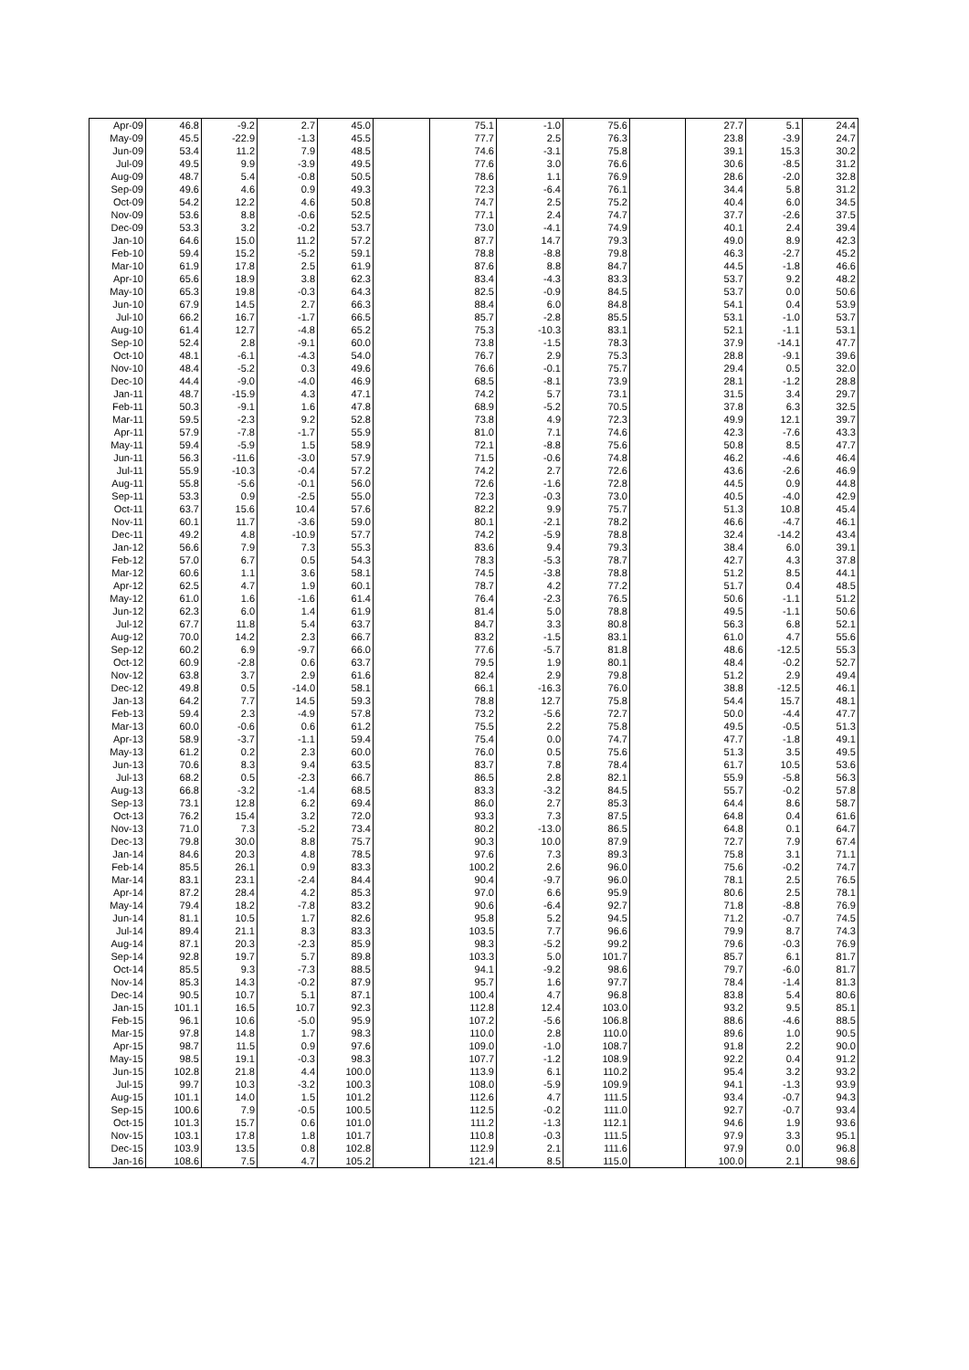| Apr-09 | 46.8 | -9.2 | 2.7 | 45.0 | | 75.1 | -1.0 | 75.6 | | 27.7 | 5.1 | 24.4 |
| May-09 | 45.5 | -22.9 | -1.3 | 45.5 | | 77.7 | 2.5 | 76.3 | | 23.8 | -3.9 | 24.7 |
| Jun-09 | 53.4 | 11.2 | 7.9 | 48.5 | | 74.6 | -3.1 | 75.8 | | 39.1 | 15.3 | 30.2 |
| Jul-09 | 49.5 | 9.9 | -3.9 | 49.5 | | 77.6 | 3.0 | 76.6 | | 30.6 | -8.5 | 31.2 |
| Aug-09 | 48.7 | 5.4 | -0.8 | 50.5 | | 78.6 | 1.1 | 76.9 | | 28.6 | -2.0 | 32.8 |
| Sep-09 | 49.6 | 4.6 | 0.9 | 49.3 | | 72.3 | -6.4 | 76.1 | | 34.4 | 5.8 | 31.2 |
| Oct-09 | 54.2 | 12.2 | 4.6 | 50.8 | | 74.7 | 2.5 | 75.2 | | 40.4 | 6.0 | 34.5 |
| Nov-09 | 53.6 | 8.8 | -0.6 | 52.5 | | 77.1 | 2.4 | 74.7 | | 37.7 | -2.6 | 37.5 |
| Dec-09 | 53.3 | 3.2 | -0.2 | 53.7 | | 73.0 | -4.1 | 74.9 | | 40.1 | 2.4 | 39.4 |
| Jan-10 | 64.6 | 15.0 | 11.2 | 57.2 | | 87.7 | 14.7 | 79.3 | | 49.0 | 8.9 | 42.3 |
| Feb-10 | 59.4 | 15.2 | -5.2 | 59.1 | | 78.8 | -8.8 | 79.8 | | 46.3 | -2.7 | 45.2 |
| Mar-10 | 61.9 | 17.8 | 2.5 | 61.9 | | 87.6 | 8.8 | 84.7 | | 44.5 | -1.8 | 46.6 |
| Apr-10 | 65.6 | 18.9 | 3.8 | 62.3 | | 83.4 | -4.3 | 83.3 | | 53.7 | 9.2 | 48.2 |
| May-10 | 65.3 | 19.8 | -0.3 | 64.3 | | 82.5 | -0.9 | 84.5 | | 53.7 | 0.0 | 50.6 |
| Jun-10 | 67.9 | 14.5 | 2.7 | 66.3 | | 88.4 | 6.0 | 84.8 | | 54.1 | 0.4 | 53.9 |
| Jul-10 | 66.2 | 16.7 | -1.7 | 66.5 | | 85.7 | -2.8 | 85.5 | | 53.1 | -1.0 | 53.7 |
| Aug-10 | 61.4 | 12.7 | -4.8 | 65.2 | | 75.3 | -10.3 | 83.1 | | 52.1 | -1.1 | 53.1 |
| Sep-10 | 52.4 | 2.8 | -9.1 | 60.0 | | 73.8 | -1.5 | 78.3 | | 37.9 | -14.1 | 47.7 |
| Oct-10 | 48.1 | -6.1 | -4.3 | 54.0 | | 76.7 | 2.9 | 75.3 | | 28.8 | -9.1 | 39.6 |
| Nov-10 | 48.4 | -5.2 | 0.3 | 49.6 | | 76.6 | -0.1 | 75.7 | | 29.4 | 0.5 | 32.0 |
| Dec-10 | 44.4 | -9.0 | -4.0 | 46.9 | | 68.5 | -8.1 | 73.9 | | 28.1 | -1.2 | 28.8 |
| Jan-11 | 48.7 | -15.9 | 4.3 | 47.1 | | 74.2 | 5.7 | 73.1 | | 31.5 | 3.4 | 29.7 |
| Feb-11 | 50.3 | -9.1 | 1.6 | 47.8 | | 68.9 | -5.2 | 70.5 | | 37.8 | 6.3 | 32.5 |
| Mar-11 | 59.5 | -2.3 | 9.2 | 52.8 | | 73.8 | 4.9 | 72.3 | | 49.9 | 12.1 | 39.7 |
| Apr-11 | 57.9 | -7.8 | -1.7 | 55.9 | | 81.0 | 7.1 | 74.6 | | 42.3 | -7.6 | 43.3 |
| May-11 | 59.4 | -5.9 | 1.5 | 58.9 | | 72.1 | -8.8 | 75.6 | | 50.8 | 8.5 | 47.7 |
| Jun-11 | 56.3 | -11.6 | -3.0 | 57.9 | | 71.5 | -0.6 | 74.8 | | 46.2 | -4.6 | 46.4 |
| Jul-11 | 55.9 | -10.3 | -0.4 | 57.2 | | 74.2 | 2.7 | 72.6 | | 43.6 | -2.6 | 46.9 |
| Aug-11 | 55.8 | -5.6 | -0.1 | 56.0 | | 72.6 | -1.6 | 72.8 | | 44.5 | 0.9 | 44.8 |
| Sep-11 | 53.3 | 0.9 | -2.5 | 55.0 | | 72.3 | -0.3 | 73.0 | | 40.5 | -4.0 | 42.9 |
| Oct-11 | 63.7 | 15.6 | 10.4 | 57.6 | | 82.2 | 9.9 | 75.7 | | 51.3 | 10.8 | 45.4 |
| Nov-11 | 60.1 | 11.7 | -3.6 | 59.0 | | 80.1 | -2.1 | 78.2 | | 46.6 | -4.7 | 46.1 |
| Dec-11 | 49.2 | 4.8 | -10.9 | 57.7 | | 74.2 | -5.9 | 78.8 | | 32.4 | -14.2 | 43.4 |
| Jan-12 | 56.6 | 7.9 | 7.3 | 55.3 | | 83.6 | 9.4 | 79.3 | | 38.4 | 6.0 | 39.1 |
| Feb-12 | 57.0 | 6.7 | 0.5 | 54.3 | | 78.3 | -5.3 | 78.7 | | 42.7 | 4.3 | 37.8 |
| Mar-12 | 60.6 | 1.1 | 3.6 | 58.1 | | 74.5 | -3.8 | 78.8 | | 51.2 | 8.5 | 44.1 |
| Apr-12 | 62.5 | 4.7 | 1.9 | 60.1 | | 78.7 | 4.2 | 77.2 | | 51.7 | 0.4 | 48.5 |
| May-12 | 61.0 | 1.6 | -1.6 | 61.4 | | 76.4 | -2.3 | 76.5 | | 50.6 | -1.1 | 51.2 |
| Jun-12 | 62.3 | 6.0 | 1.4 | 61.9 | | 81.4 | 5.0 | 78.8 | | 49.5 | -1.1 | 50.6 |
| Jul-12 | 67.7 | 11.8 | 5.4 | 63.7 | | 84.7 | 3.3 | 80.8 | | 56.3 | 6.8 | 52.1 |
| Aug-12 | 70.0 | 14.2 | 2.3 | 66.7 | | 83.2 | -1.5 | 83.1 | | 61.0 | 4.7 | 55.6 |
| Sep-12 | 60.2 | 6.9 | -9.7 | 66.0 | | 77.6 | -5.7 | 81.8 | | 48.6 | -12.5 | 55.3 |
| Oct-12 | 60.9 | -2.8 | 0.6 | 63.7 | | 79.5 | 1.9 | 80.1 | | 48.4 | -0.2 | 52.7 |
| Nov-12 | 63.8 | 3.7 | 2.9 | 61.6 | | 82.4 | 2.9 | 79.8 | | 51.2 | 2.9 | 49.4 |
| Dec-12 | 49.8 | 0.5 | -14.0 | 58.1 | | 66.1 | -16.3 | 76.0 | | 38.8 | -12.5 | 46.1 |
| Jan-13 | 64.2 | 7.7 | 14.5 | 59.3 | | 78.8 | 12.7 | 75.8 | | 54.4 | 15.7 | 48.1 |
| Feb-13 | 59.4 | 2.3 | -4.9 | 57.8 | | 73.2 | -5.6 | 72.7 | | 50.0 | -4.4 | 47.7 |
| Mar-13 | 60.0 | -0.6 | 0.6 | 61.2 | | 75.5 | 2.2 | 75.8 | | 49.5 | -0.5 | 51.3 |
| Apr-13 | 58.9 | -3.7 | -1.1 | 59.4 | | 75.4 | 0.0 | 74.7 | | 47.7 | -1.8 | 49.1 |
| May-13 | 61.2 | 0.2 | 2.3 | 60.0 | | 76.0 | 0.5 | 75.6 | | 51.3 | 3.5 | 49.5 |
| Jun-13 | 70.6 | 8.3 | 9.4 | 63.5 | | 83.7 | 7.8 | 78.4 | | 61.7 | 10.5 | 53.6 |
| Jul-13 | 68.2 | 0.5 | -2.3 | 66.7 | | 86.5 | 2.8 | 82.1 | | 55.9 | -5.8 | 56.3 |
| Aug-13 | 66.8 | -3.2 | -1.4 | 68.5 | | 83.3 | -3.2 | 84.5 | | 55.7 | -0.2 | 57.8 |
| Sep-13 | 73.1 | 12.8 | 6.2 | 69.4 | | 86.0 | 2.7 | 85.3 | | 64.4 | 8.6 | 58.7 |
| Oct-13 | 76.2 | 15.4 | 3.2 | 72.0 | | 93.3 | 7.3 | 87.5 | | 64.8 | 0.4 | 61.6 |
| Nov-13 | 71.0 | 7.3 | -5.2 | 73.4 | | 80.2 | -13.0 | 86.5 | | 64.8 | 0.1 | 64.7 |
| Dec-13 | 79.8 | 30.0 | 8.8 | 75.7 | | 90.3 | 10.0 | 87.9 | | 72.7 | 7.9 | 67.4 |
| Jan-14 | 84.6 | 20.3 | 4.8 | 78.5 | | 97.6 | 7.3 | 89.3 | | 75.8 | 3.1 | 71.1 |
| Feb-14 | 85.5 | 26.1 | 0.9 | 83.3 | | 100.2 | 2.6 | 96.0 | | 75.6 | -0.2 | 74.7 |
| Mar-14 | 83.1 | 23.1 | -2.4 | 84.4 | | 90.4 | -9.7 | 96.0 | | 78.1 | 2.5 | 76.5 |
| Apr-14 | 87.2 | 28.4 | 4.2 | 85.3 | | 97.0 | 6.6 | 95.9 | | 80.6 | 2.5 | 78.1 |
| May-14 | 79.4 | 18.2 | -7.8 | 83.2 | | 90.6 | -6.4 | 92.7 | | 71.8 | -8.8 | 76.9 |
| Jun-14 | 81.1 | 10.5 | 1.7 | 82.6 | | 95.8 | 5.2 | 94.5 | | 71.2 | -0.7 | 74.5 |
| Jul-14 | 89.4 | 21.1 | 8.3 | 83.3 | | 103.5 | 7.7 | 96.6 | | 79.9 | 8.7 | 74.3 |
| Aug-14 | 87.1 | 20.3 | -2.3 | 85.9 | | 98.3 | -5.2 | 99.2 | | 79.6 | -0.3 | 76.9 |
| Sep-14 | 92.8 | 19.7 | 5.7 | 89.8 | | 103.3 | 5.0 | 101.7 | | 85.7 | 6.1 | 81.7 |
| Oct-14 | 85.5 | 9.3 | -7.3 | 88.5 | | 94.1 | -9.2 | 98.6 | | 79.7 | -6.0 | 81.7 |
| Nov-14 | 85.3 | 14.3 | -0.2 | 87.9 | | 95.7 | 1.6 | 97.7 | | 78.4 | -1.4 | 81.3 |
| Dec-14 | 90.5 | 10.7 | 5.1 | 87.1 | | 100.4 | 4.7 | 96.8 | | 83.8 | 5.4 | 80.6 |
| Jan-15 | 101.1 | 16.5 | 10.7 | 92.3 | | 112.8 | 12.4 | 103.0 | | 93.2 | 9.5 | 85.1 |
| Feb-15 | 96.1 | 10.6 | -5.0 | 95.9 | | 107.2 | -5.6 | 106.8 | | 88.6 | -4.6 | 88.5 |
| Mar-15 | 97.8 | 14.8 | 1.7 | 98.3 | | 110.0 | 2.8 | 110.0 | | 89.6 | 1.0 | 90.5 |
| Apr-15 | 98.7 | 11.5 | 0.9 | 97.6 | | 109.0 | -1.0 | 108.7 | | 91.8 | 2.2 | 90.0 |
| May-15 | 98.5 | 19.1 | -0.3 | 98.3 | | 107.7 | -1.2 | 108.9 | | 92.2 | 0.4 | 91.2 |
| Jun-15 | 102.8 | 21.8 | 4.4 | 100.0 | | 113.9 | 6.1 | 110.2 | | 95.4 | 3.2 | 93.2 |
| Jul-15 | 99.7 | 10.3 | -3.2 | 100.3 | | 108.0 | -5.9 | 109.9 | | 94.1 | -1.3 | 93.9 |
| Aug-15 | 101.1 | 14.0 | 1.5 | 101.2 | | 112.6 | 4.7 | 111.5 | | 93.4 | -0.7 | 94.3 |
| Sep-15 | 100.6 | 7.9 | -0.5 | 100.5 | | 112.5 | -0.2 | 111.0 | | 92.7 | -0.7 | 93.4 |
| Oct-15 | 101.3 | 15.7 | 0.6 | 101.0 | | 111.2 | -1.3 | 112.1 | | 94.6 | 1.9 | 93.6 |
| Nov-15 | 103.1 | 17.8 | 1.8 | 101.7 | | 110.8 | -0.3 | 111.5 | | 97.9 | 3.3 | 95.1 |
| Dec-15 | 103.9 | 13.5 | 0.8 | 102.8 | | 112.9 | 2.1 | 111.6 | | 97.9 | 0.0 | 96.8 |
| Jan-16 | 108.6 | 7.5 | 4.7 | 105.2 | | 121.4 | 8.5 | 115.0 | | 100.0 | 2.1 | 98.6 |